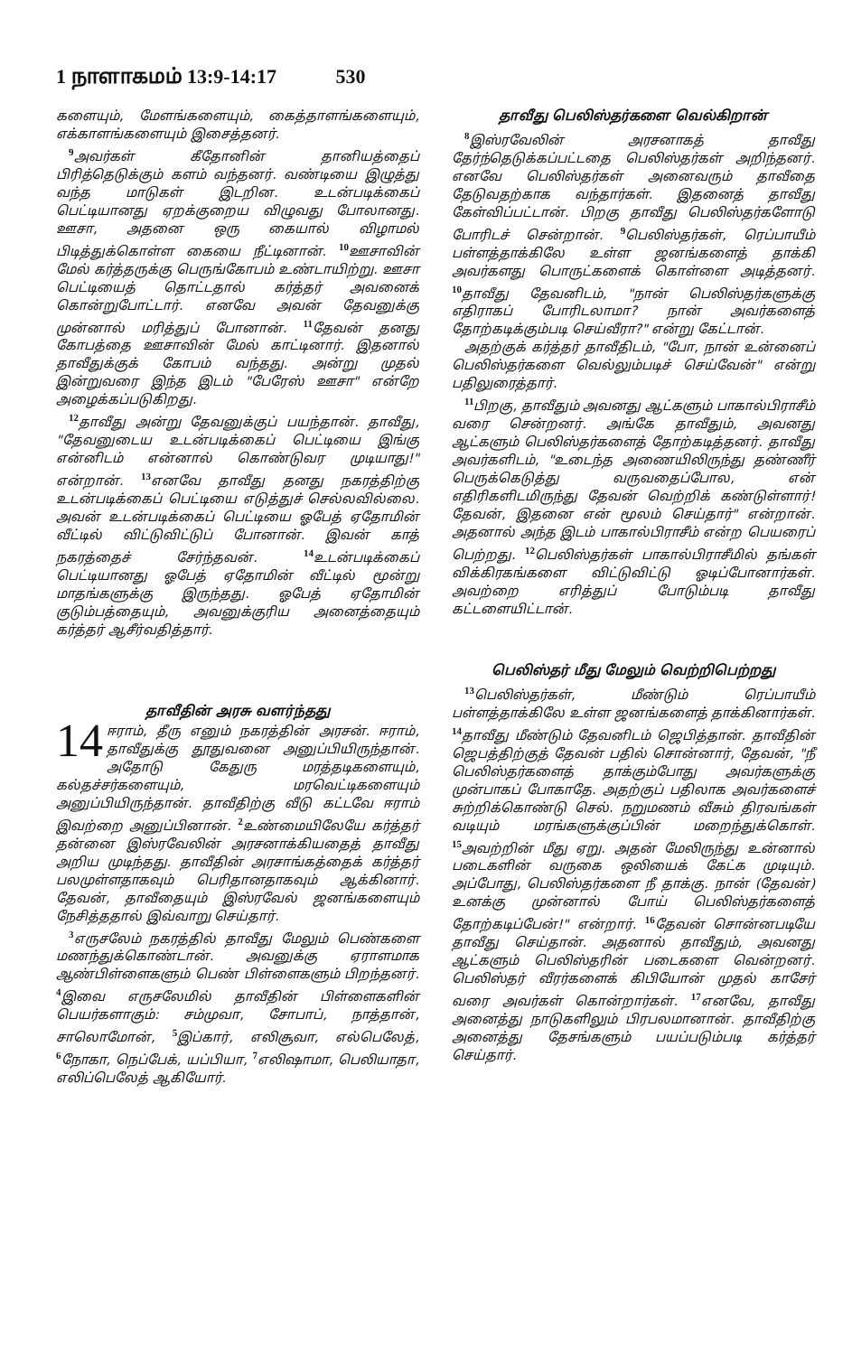1 நாளாகமம் 13:9-14:17 530
களையும், மேளங்களையும், கைத்தாளங்களையும், எக்காளங்களையும் இசைத்தனர்.
<sup>9</sup> அவர்கள் கீதோனின் தானியத்தைப் பிரித்தெடுக்கும் களம் வந்தனர். வண்டியை இழுத்து வந்த மாடுகள் இடறின. உடன்படிக்கைப் பெட்டியானது ஏறக்குறைய விழுவது போலானது. ஊசா, அதனை ஒரு கையால் விழாமல் பிடித்துக்கொள்ள கையை நீட்டினான். <sup>10</sup>ஊசாவின் மேல் கர்த்தருக்கு பெருங்கோபம் உண்டாயிற்று. ஊசா பெட்டியைத் தொட்டதால் கர்த்தர் அவனைக் கொன்றுபோட்டார். எனவே அவன் தேவனுக்கு முன்னால் மரித்துப் போனான். <sup>11</sup>தேவன் தனது கோபத்தை ஊசாவின் மேல் காட்டினார். இதனால் தாவீதுக்குக் கோபம் வந்தது. அன்று முதல் இன்றுவரை இந்த இடம் "பேரேஸ் ஊசா" என்றே அழைக்கப்படுகிறது.
<sup>12</sup> தாவீது அன்று தேவனுக்குப் பயந்தான். தாவீது, "தேவனுடைய உடன்படிக்கைப் பெட்டியை இங்கு என்னிடம் என்னால் கொண்டுவர முடியாது!" என்றான். <sup>13</sup>எனவே தாவீது தனது நகரத்திற்கு உடன்படிக்கைப் பெட்டியை எடுத்துச் செல்லவில்லை. அவன் உடன்படிக்கைப் பெட்டியை ஓபேத் ஏதோமின் வீட்டில் விட்டுவிட்டுப் போனான். இவன் காத் நகரத்தைச் சேர்ந்தவன். <sup>14</sup>உடன்படிக்கைப் பெட்டியானது ஓபேத் ஏதோமின் வீட்டில் மூன்று மாதங்களுக்கு இருந்தது. ஓபேத் ஏதோமின் குடும்பத்தையும், அவனுக்குரிய அனைத்தையும் கர்த்தர் ஆசீர்வதித்தார்.
தாவீதின் அரசு வளர்ந்தது
14 ஈராம், தீரு எனும் நகரத்தின் அரசன். ஈராம், தாவீதுக்கு தூதுவனை அனுப்பியிருந்தான். அதோடு கேதுரு மரத்தடிகளையும், கல்தச்சர்களையும், மரவெட்டிகளையும் அனுப்பியிருந்தான். தாவீதிற்கு வீடு கட்டவே ஈராம் இவற்றை அனுப்பினான். <sup>2</sup>உண்மையிலேயே கர்த்தர் தன்னை இஸ்ரவேலின் அரசனாக்கியதைத் தாவீது அறிய முடிந்தது. தாவீதின் அரசாங்கத்தைக் கர்த்தர் பலமுள்ளதாகவும் பெரிதானதாகவும் ஆக்கினார். தேவன், தாவீதையும் இஸ்ரவேல் ஜனங்களையும் நேசித்ததால் இவ்வாறு செய்தார்.
<sup>3</sup> எருசலேம் நகரத்தில் தாவீது மேலும் பெண்களை மணந்துக்கொண்டான். அவனுக்கு ஏராளமாக ஆண்பிள்ளைகளும் பெண் பிள்ளைகளும் பிறந்தனர். <sup>4</sup>இவை எருசலேமில் தாவீதின் பிள்ளைகளின் பெயர்களாகும்: சம்முவா, சோபாப், நாத்தான், சாலொமோன், <sup>5</sup>இப்கார், எலிசூவா, எல்பெலேத், <sup>6</sup>நோகா, நெப்பேக், யப்பியா, <sup>7</sup>எலிஷாமா, பெலியாதா, எலிப்பெலேத் ஆகியோர்.
தாவீது பெலிஸ்தர்களை வெல்கிறான்
<sup>8</sup> இஸ்ரவேலின் அரசனாகத் தாவீது தேர்ந்தெடுக்கப்பட்டதை பெலிஸ்தர்கள் அறிந்தனர். எனவே பெலிஸ்தர்கள் அனைவரும் தாவீதை தேடுவதற்காக வந்தார்கள். இதனைத் தாவீது கேள்விப்பட்டான். பிறகு தாவீது பெலிஸ்தர்களோடு போரிடச் சென்றான். <sup>9</sup>பெலிஸ்தர்கள், ரெப்பாயீம் பள்ளத்தாக்கிலே உள்ள ஜனங்களைத் தாக்கி அவர்களது பொருட்களைக் கொள்ளை அடித்தனர். <sup>10</sup>தாவீது தேவனிடம், "நான் பெலிஸ்தர்களுக்கு எதிராகப் போரிடலாமா? நான் அவர்களைத் தோற்கடிக்கும்படி செய்வீரா?" என்று கேட்டான்.
அதற்குக் கர்த்தர் தாவீதிடம், "போ, நான் உன்னைப் பெலிஸ்தர்களை வெல்லும்படிச் செய்வேன்" என்று பதிலுரைத்தார்.
<sup>11</sup> பிறகு, தாவீதும் அவனது ஆட்களும் பாகால்பிராசீம் வரை சென்றனர். அங்கே தாவீதும், அவனது ஆட்களும் பெலிஸ்தர்களைத் தோற்கடித்தனர். தாவீது அவர்களிடம், "உடைந்த அணையிலிருந்து தண்ணீர் பெருக்கெடுத்து வருவதைப்போல, என் எதிரிகளிடமிருந்து தேவன் வெற்றிக் கண்டுள்ளார்! தேவன், இதனை என் மூலம் செய்தார்" என்றான். அதனால் அந்த இடம் பாகால்பிராசீம் என்ற பெயரைப் பெற்றது. <sup>12</sup>பெலிஸ்தர்கள் பாகால்பிராசீமில் தங்கள் விக்கிரகங்களை விட்டுவிட்டு ஓடிப்போனார்கள். அவற்றை எரித்துப் போடும்படி தாவீது கட்டளையிட்டான்.
பெலிஸ்தர் மீது மேலும் வெற்றிபெற்றது
<sup>13</sup> பெலிஸ்தர்கள், மீண்டும் ரெப்பாயீம் பள்ளத்தாக்கிலே உள்ள ஜனங்களைத் தாக்கினார்கள். <sup>14</sup>தாவீது மீண்டும் தேவனிடம் ஜெபித்தான். தாவீதின் ஜெபத்திற்குத் தேவன் பதில் சொன்னார், தேவன், "நீ பெலிஸ்தர்களைத் தாக்கும்போது அவர்களுக்கு முன்பாகப் போகாதே. அதற்குப் பதிலாக அவர்களைச் சுற்றிக்கொண்டு செல். நறுமணம் வீசும் திரவங்கள் வடியும் மரங்களுக்குப்பின் மறைந்துக்கொள். <sup>15</sup>அவற்றின் மீது ஏறு. அதன் மேலிருந்து உன்னால் படைகளின் வருகை ஒலியைக் கேட்க முடியும். அப்போது, பெலிஸ்தர்களை நீ தாக்கு. நான் (தேவன்) உனக்கு முன்னால் போய் பெலிஸ்தர்களைத் தோற்கடிப்பேன்!" என்றார். <sup>16</sup>தேவன் சொன்னபடியே தாவீது செய்தான். அதனால் தாவீதும், அவனது ஆட்களும் பெலிஸ்தரின் படைகளை வென்றனர். பெலிஸ்தர் வீரர்களைக் கிபியோன் முதல் காசேர் வரை அவர்கள் கொன்றார்கள். <sup>17</sup>எனவே, தாவீது அனைத்து நாடுகளிலும் பிரபலமானான். தாவீதிற்கு அனைத்து தேசங்களும் பயப்படும்படி கர்த்தர் செய்தார்.